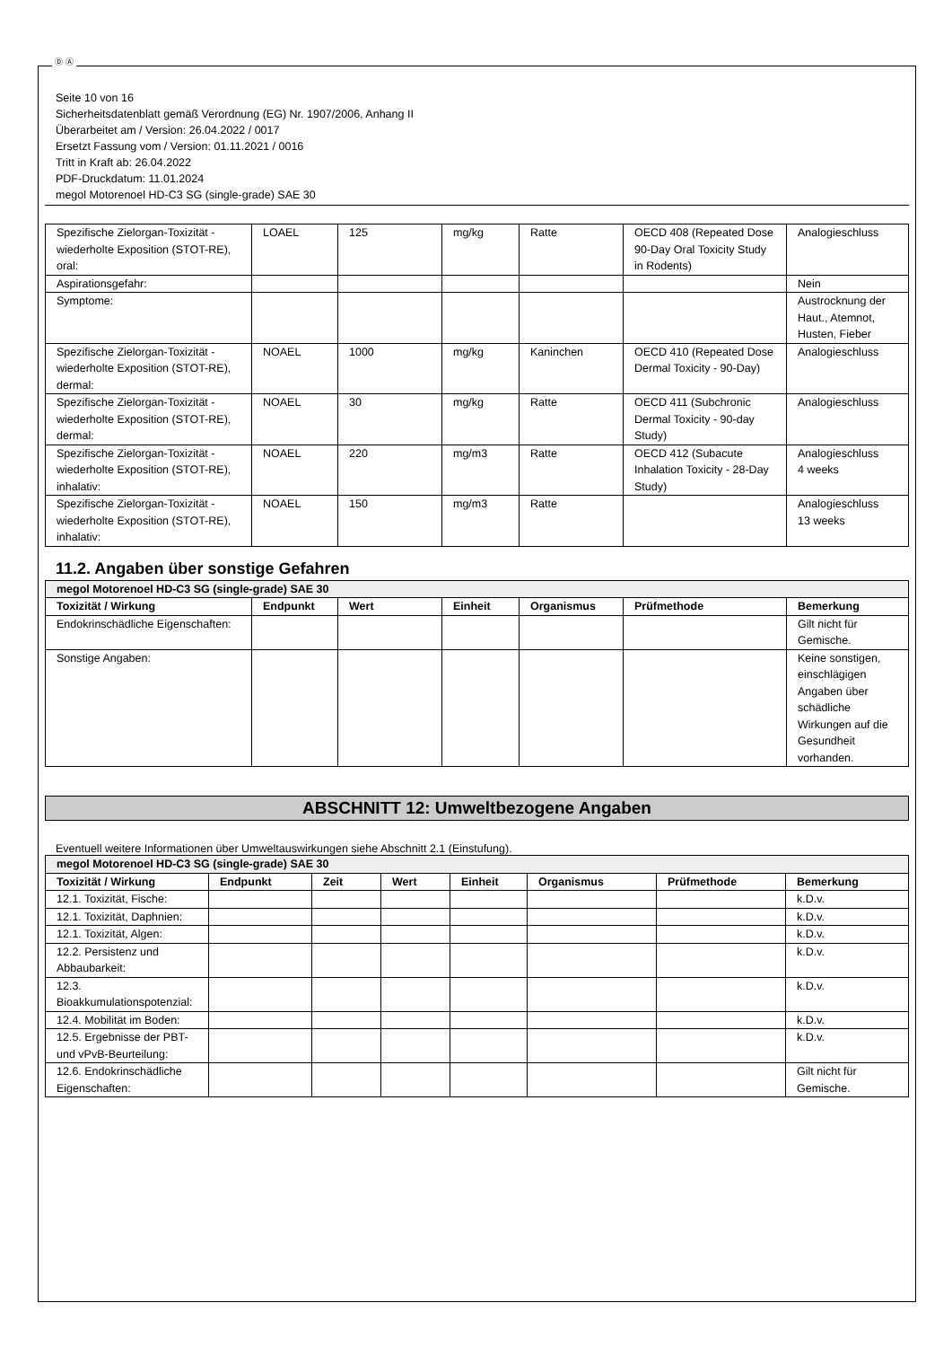Ⓓ Ⓐ
Seite 10 von 16
Sicherheitsdatenblatt gemäß Verordnung (EG) Nr. 1907/2006, Anhang II
Überarbeitet am / Version: 26.04.2022 / 0017
Ersetzt Fassung vom / Version: 01.11.2021 / 0016
Tritt in Kraft ab: 26.04.2022
PDF-Druckdatum: 11.01.2024
megol Motorenoel HD-C3 SG (single-grade) SAE 30
| Spezifische Zielorgan-Toxizität - wiederholte Exposition (STOT-RE), oral: | LOAEL | 125 | mg/kg | Ratte | OECD 408 (Repeated Dose 90-Day Oral Toxicity Study in Rodents) | Analogieschluss |
| Aspirationsgefahr: | | | | | | Nein |
| Symptome: | | | | | | Austrocknung der Haut., Atemnot, Husten, Fieber |
| Spezifische Zielorgan-Toxizität - wiederholte Exposition (STOT-RE), dermal: | NOAEL | 1000 | mg/kg | Kaninchen | OECD 410 (Repeated Dose Dermal Toxicity - 90-Day) | Analogieschluss |
| Spezifische Zielorgan-Toxizität - wiederholte Exposition (STOT-RE), dermal: | NOAEL | 30 | mg/kg | Ratte | OECD 411 (Subchronic Dermal Toxicity - 90-day Study) | Analogieschluss |
| Spezifische Zielorgan-Toxizität - wiederholte Exposition (STOT-RE), inhalativ: | NOAEL | 220 | mg/m3 | Ratte | OECD 412 (Subacute Inhalation Toxicity - 28-Day Study) | Analogieschluss 4 weeks |
| Spezifische Zielorgan-Toxizität - wiederholte Exposition (STOT-RE), inhalativ: | NOAEL | 150 | mg/m3 | Ratte | | Analogieschluss 13 weeks |
11.2. Angaben über sonstige Gefahren
| megol Motorenoel HD-C3 SG (single-grade) SAE 30 | | | | | | |
| Toxizität / Wirkung | Endpunkt | Wert | Einheit | Organismus | Prüfmethode | Bemerkung |
| Endokrinschädliche Eigenschaften: | | | | | | Gilt nicht für Gemische. |
| Sonstige Angaben: | | | | | | Keine sonstigen, einschlägigen Angaben über schädliche Wirkungen auf die Gesundheit vorhanden. |
ABSCHNITT 12: Umweltbezogene Angaben
Eventuell weitere Informationen über Umweltauswirkungen siehe Abschnitt 2.1 (Einstufung).
| megol Motorenoel HD-C3 SG (single-grade) SAE 30 | | | | | | | |
| Toxizität / Wirkung | Endpunkt | Zeit | Wert | Einheit | Organismus | Prüfmethode | Bemerkung |
| 12.1. Toxizität, Fische: | | | | | | | k.D.v. |
| 12.1. Toxizität, Daphnien: | | | | | | | k.D.v. |
| 12.1. Toxizität, Algen: | | | | | | | k.D.v. |
| 12.2. Persistenz und Abbaubarkeit: | | | | | | | k.D.v. |
| 12.3. Bioakkumulationspotenzial: | | | | | | | k.D.v. |
| 12.4. Mobilität im Boden: | | | | | | | k.D.v. |
| 12.5. Ergebnisse der PBT- und vPvB-Beurteilung: | | | | | | | k.D.v. |
| 12.6. Endokrinschädliche Eigenschaften: | | | | | | | Gilt nicht für Gemische. |